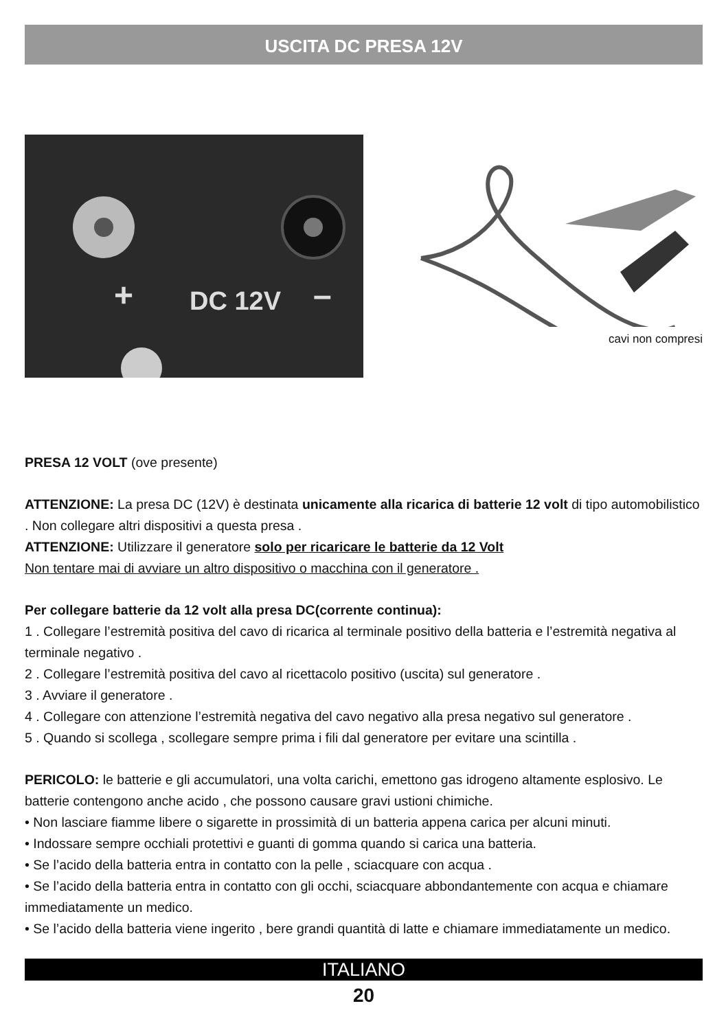USCITA DC PRESA 12V
+
DC 12V
–
cavi non compresi
PRESA 12 VOLT (ove presente)
ATTENZIONE: La presa DC (12V) è destinata unicamente alla ricarica di batterie 12 volt di tipo automobilistico . Non collegare altri dispositivi a questa presa .
ATTENZIONE: Utilizzare il generatore solo per ricaricare le batterie da 12 Volt
Non tentare mai di avviare un altro dispositivo o macchina con il generatore .
Per collegare batterie da 12 volt alla presa DC(corrente continua):
1 . Collegare l’estremità positiva del cavo di ricarica al terminale positivo della batteria e l’estremità negativa al terminale negativo .
2 . Collegare l’estremità positiva del cavo al ricettacolo positivo (uscita) sul generatore .
3 . Avviare il generatore .
4 . Collegare con attenzione l’estremità negativa del cavo negativo alla presa negativo sul generatore .
5 . Quando si scollega , scollegare sempre prima i fili dal generatore per evitare una scintilla .
PERICOLO: le batterie e gli accumulatori, una volta carichi, emettono gas idrogeno altamente esplosivo. Le batterie contengono anche acido , che possono causare gravi ustioni chimiche.
• Non lasciare fiamme libere o sigarette in prossimità di un batteria appena carica per alcuni minuti.
• Indossare sempre occhiali protettivi e guanti di gomma quando si carica una batteria.
• Se l’acido della batteria entra in contatto con la pelle , sciacquare con acqua .
• Se l’acido della batteria entra in contatto con gli occhi, sciacquare abbondantemente con acqua e chiamare immediatamente un medico.
• Se l’acido della batteria viene ingerito , bere grandi quantità di latte e chiamare immediatamente un medico.
ITALIANO
20